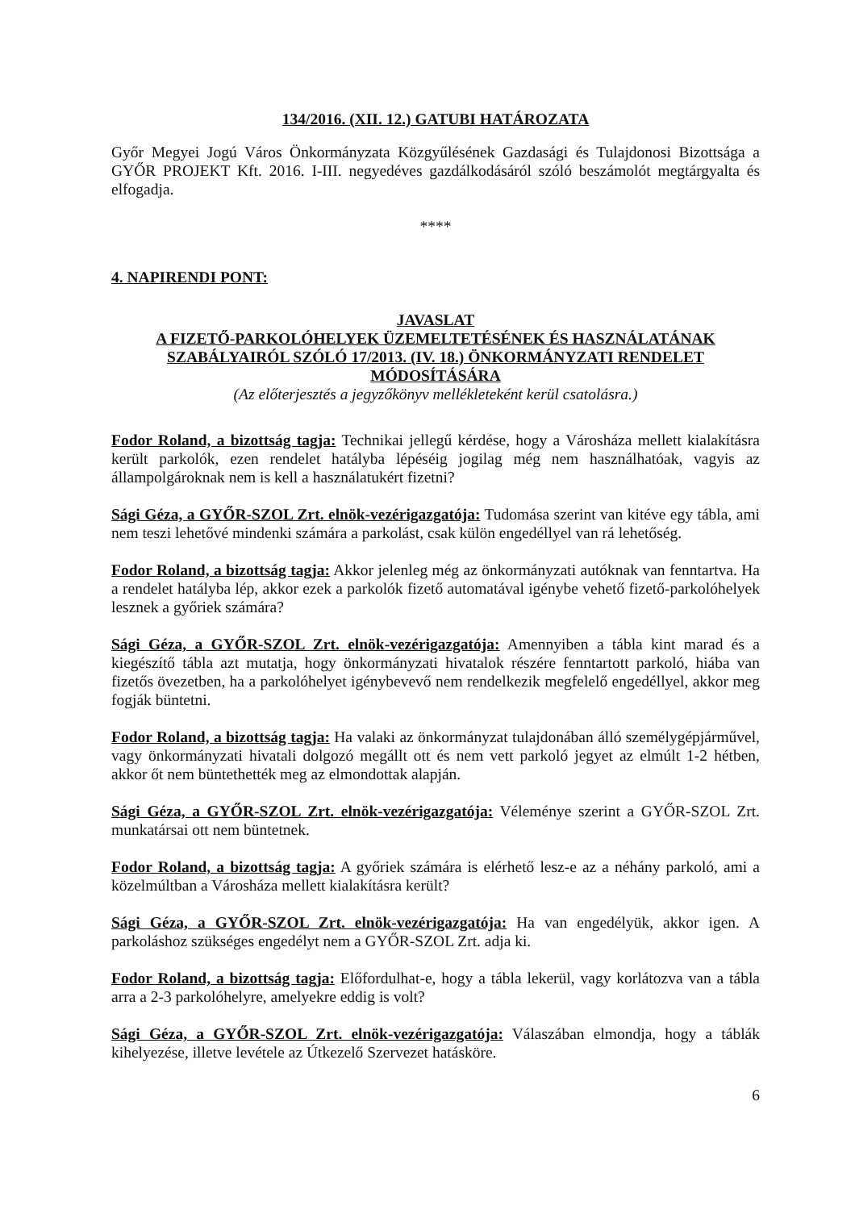134/2016. (XII. 12.) GATUBI HATÁROZATA
Győr Megyei Jogú Város Önkormányzata Közgyűlésének Gazdasági és Tulajdonosi Bizottsága a GYŐR PROJEKT Kft. 2016. I-III. negyedéves gazdálkodásáról szóló beszámolót megtárgyalta és elfogadja.
****
4. NAPIRENDI PONT:
JAVASLAT
A FIZETŐ-PARKOLÓHELYEK ÜZEMELTETÉSÉNEK ÉS HASZNÁLATÁNAK SZABÁLYAIRÓL SZÓLÓ 17/2013. (IV. 18.) ÖNKORMÁNYZATI RENDELET MÓDOSÍTÁSÁRA
(Az előterjesztés a jegyzőkönyv mellékleteként kerül csatolásra.)
Fodor Roland, a bizottság tagja: Technikai jellegű kérdése, hogy a Városháza mellett kialakításra került parkolók, ezen rendelet hatályba lépéséig jogilag még nem használhatóak, vagyis az állampolgároknak nem is kell a használatukért fizetni?
Sági Géza, a GYŐR-SZOL Zrt. elnök-vezérigazgatója: Tudomása szerint van kitéve egy tábla, ami nem teszi lehetővé mindenki számára a parkolást, csak külön engedéllyel van rá lehetőség.
Fodor Roland, a bizottság tagja: Akkor jelenleg még az önkormányzati autóknak van fenntartva. Ha a rendelet hatályba lép, akkor ezek a parkolók fizető automatával igénybe vehető fizető-parkolóhelyek lesznek a győriek számára?
Sági Géza, a GYŐR-SZOL Zrt. elnök-vezérigazgatója: Amennyiben a tábla kint marad és a kiegészítő tábla azt mutatja, hogy önkormányzati hivatalok részére fenntartott parkoló, hiába van fizetős övezetben, ha a parkolóhelyet igénybevevő nem rendelkezik megfelelő engedéllyel, akkor meg fogják büntetni.
Fodor Roland, a bizottság tagja: Ha valaki az önkormányzat tulajdonában álló személygépjárművel, vagy önkormányzati hivatali dolgozó megállt ott és nem vett parkoló jegyet az elmúlt 1-2 hétben, akkor őt nem büntethették meg az elmondottak alapján.
Sági Géza, a GYŐR-SZOL Zrt. elnök-vezérigazgatója: Véleménye szerint a GYŐR-SZOL Zrt. munkatársai ott nem büntetnek.
Fodor Roland, a bizottság tagja: A győriek számára is elérhető lesz-e az a néhány parkoló, ami a közelmúltban a Városháza mellett kialakításra került?
Sági Géza, a GYŐR-SZOL Zrt. elnök-vezérigazgatója: Ha van engedélyük, akkor igen. A parkoláshoz szükséges engedélyt nem a GYŐR-SZOL Zrt. adja ki.
Fodor Roland, a bizottság tagja: Előfordulhat-e, hogy a tábla lekerül, vagy korlátozva van a tábla arra a 2-3 parkolóhelyre, amelyekre eddig is volt?
Sági Géza, a GYŐR-SZOL Zrt. elnök-vezérigazgatója: Válaszában elmondja, hogy a táblák kihelyezése, illetve levétele az Útkezelő Szervezet hatásköre.
6